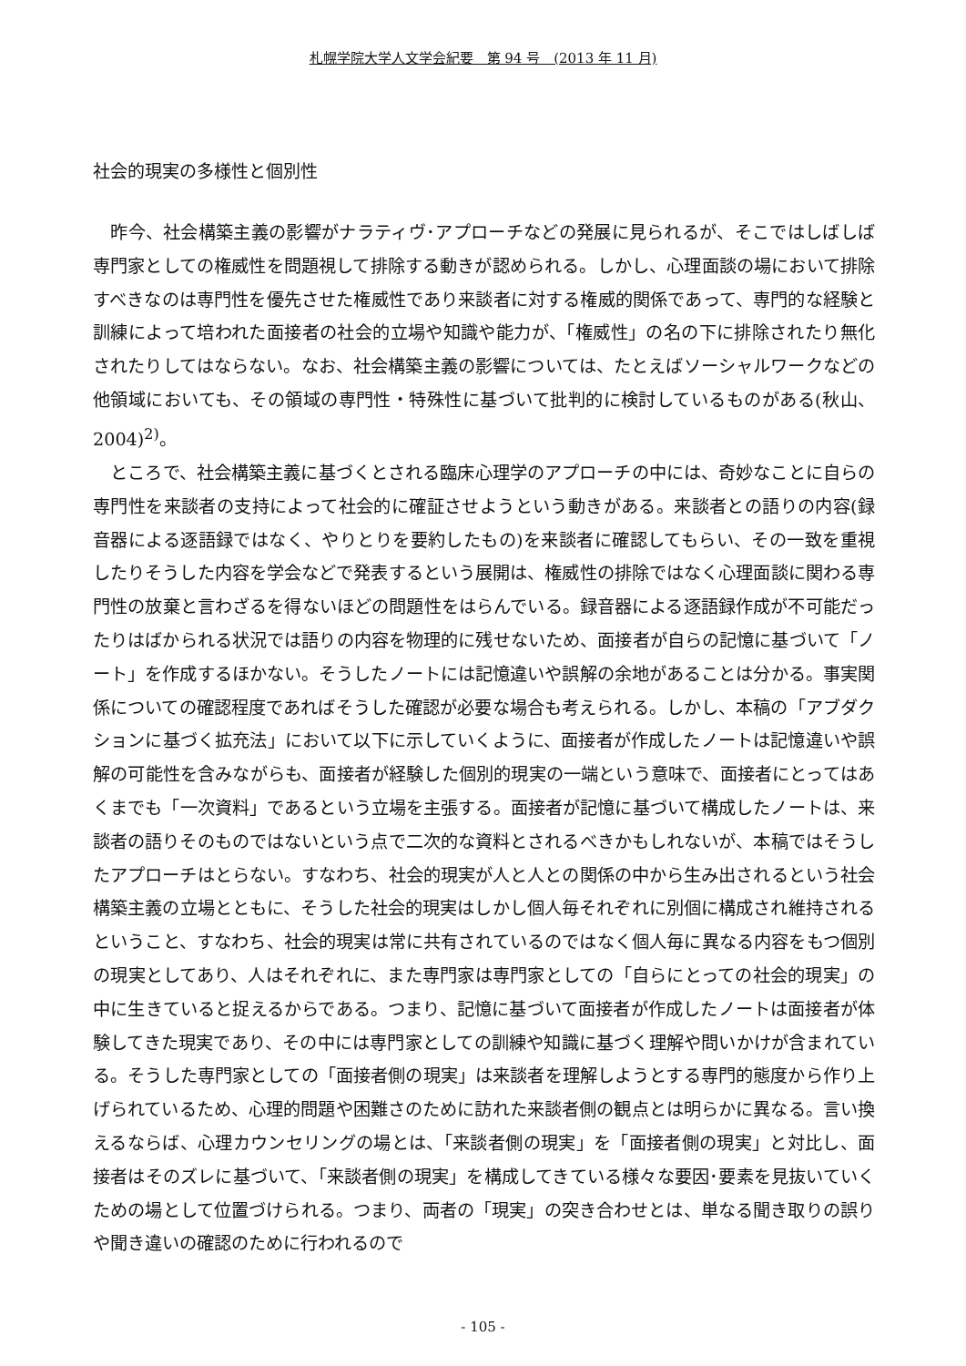札幌学院大学人文学会紀要　第 94 号　(2013 年 11 月)
社会的現実の多様性と個別性
昨今、社会構築主義の影響がナラティヴ･アプローチなどの発展に見られるが、そこではしばしば専門家としての権威性を問題視して排除する動きが認められる。しかし、心理面談の場において排除すべきなのは専門性を優先させた権威性であり来談者に対する権威的関係であって、専門的な経験と訓練によって培われた面接者の社会的立場や知識や能力が、「権威性」の名の下に排除されたり無化されたりしてはならない。なお、社会構築主義の影響については、たとえばソーシャルワークなどの他領域においても、その領域の専門性・特殊性に基づいて批判的に検討しているものがある(秋山、2004)<sup>2)</sup>。
ところで、社会構築主義に基づくとされる臨床心理学のアプローチの中には、奇妙なことに自らの専門性を来談者の支持によって社会的に確証させようという動きがある。来談者との語りの内容(録音器による逐語録ではなく、やりとりを要約したもの)を来談者に確認してもらい、その一致を重視したりそうした内容を学会などで発表するという展開は、権威性の排除ではなく心理面談に関わる専門性の放棄と言わざるを得ないほどの問題性をはらんでいる。録音器による逐語録作成が不可能だったりはばかられる状況では語りの内容を物理的に残せないため、面接者が自らの記憶に基づいて「ノート」を作成するほかない。そうしたノートには記憶違いや誤解の余地があることは分かる。事実関係についての確認程度であればそうした確認が必要な場合も考えられる。しかし、本稿の「アブダクションに基づく拡充法」において以下に示していくように、面接者が作成したノートは記憶違いや誤解の可能性を含みながらも、面接者が経験した個別的現実の一端という意味で、面接者にとってはあくまでも「一次資料」であるという立場を主張する。面接者が記憶に基づいて構成したノートは、来談者の語りそのものではないという点で二次的な資料とされるべきかもしれないが、本稿ではそうしたアプローチはとらない。すなわち、社会的現実が人と人との関係の中から生み出されるという社会構築主義の立場とともに、そうした社会的現実はしかし個人毎それぞれに別個に構成され維持されるということ、すなわち、社会的現実は常に共有されているのではなく個人毎に異なる内容をもつ個別の現実としてあり、人はそれぞれに、また専門家は専門家としての「自らにとっての社会的現実」の中に生きていると捉えるからである。つまり、記憶に基づいて面接者が作成したノートは面接者が体験してきた現実であり、その中には専門家としての訓練や知識に基づく理解や問いかけが含まれている。そうした専門家としての「面接者側の現実」は来談者を理解しようとする専門的態度から作り上げられているため、心理的問題や困難さのために訪れた来談者側の観点とは明らかに異なる。言い換えるならば、心理カウンセリングの場とは、「来談者側の現実」を「面接者側の現実」と対比し、面接者はそのズレに基づいて、「来談者側の現実」を構成してきている様々な要因･要素を見抜いていくための場として位置づけられる。つまり、両者の「現実」の突き合わせとは、単なる聞き取りの誤りや聞き違いの確認のために行われるので
- 105 -